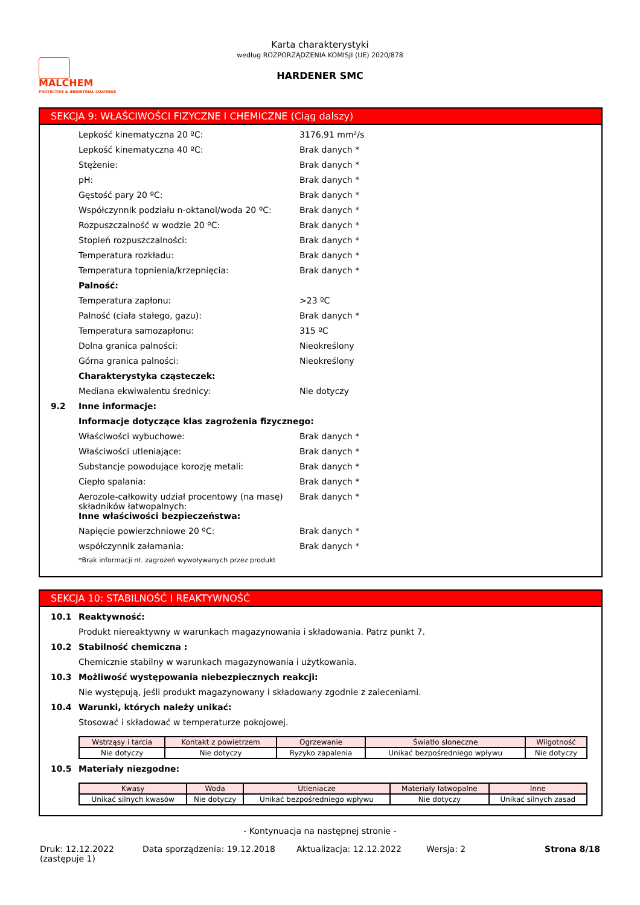MALCHEM PROTECTIVE & INDUSTRIAL COATINGS
Karta charakterystyki
według ROZPORZĄDZENIA KOMISJI (UE) 2020/878
HARDENER SMC
SEKCJA 9: WŁAŚCIWOŚCI FIZYCZNE I CHEMICZNE (Ciąg dalszy)
Lepkość kinematyczna 20 ºC: 3176,91 mm²/s
Lepkość kinematyczna 40 ºC: Brak danych *
Stężenie: Brak danych *
pH: Brak danych *
Gęstość pary 20 ºC: Brak danych *
Współczynnik podziału n-oktanol/woda 20 ºC: Brak danych *
Rozpuszczalność w wodzie 20 ºC: Brak danych *
Stopień rozpuszczalności: Brak danych *
Temperatura rozkładu: Brak danych *
Temperatura topnienia/krzepnięcia: Brak danych *
Palność:
Temperatura zapłonu: >23 ºC
Palność (ciała stałego, gazu): Brak danych *
Temperatura samozapłonu: 315 ºC
Dolna granica palności: Nieokreślony
Górna granica palności: Nieokreślony
Charakterystyka cząsteczek:
Mediana ekwiwalentu średnicy: Nie dotyczy
9.2 Inne informacje:
Informacje dotyczące klas zagrożenia fizycznego:
Właściwości wybuchowe: Brak danych *
Właściwości utleniające: Brak danych *
Substancje powodujące korozję metali: Brak danych *
Ciepło spalania: Brak danych *
Aerozole-całkowity udział procentowy (na masę) składników łatwopalnych: Brak danych *
Inne właściwości bezpieczeństwa:
Napięcie powierzchniowe 20 ºC: Brak danych *
współczynnik załamania: Brak danych *
*Brak informacji nt. zagrożeń wywoływanych przez produkt
SEKCJA 10: STABILNOŚĆ I REAKTYWNOŚĆ
10.1 Reaktywność:
Produkt niereaktywny w warunkach magazynowania i składowania. Patrz punkt 7.
10.2 Stabilność chemiczna :
Chemicznie stabilny w warunkach magazynowania i użytkowania.
10.3 Możliwość występowania niebezpiecznych reakcji:
Nie występują, jeśli produkt magazynowany i składowany zgodnie z zaleceniami.
10.4 Warunki, których należy unikać:
Stosować i składować w temperaturze pokojowej.
| Wstrząsy i tarcia | Kontakt z powietrzem | Ogrzewanie | Światło słoneczne | Wilgotność |
| --- | --- | --- | --- | --- |
| Nie dotyczy | Nie dotyczy | Ryzyko zapalenia | Unikać bezpośredniego wpływu | Nie dotyczy |
10.5 Materiały niezgodne:
| Kwasy | Woda | Utleniacze | Materiały łatwopalne | Inne |
| --- | --- | --- | --- | --- |
| Unikać silnych kwasów | Nie dotyczy | Unikać bezpośredniego wpływu | Nie dotyczy | Unikać silnych zasad |
- Kontynuacja na następnej stronie -
Druk: 12.12.2022
(zastępuje 1) Data sporządzenia: 19.12.2018 Aktualizacja: 12.12.2022 Wersja: 2 Strona 8/18